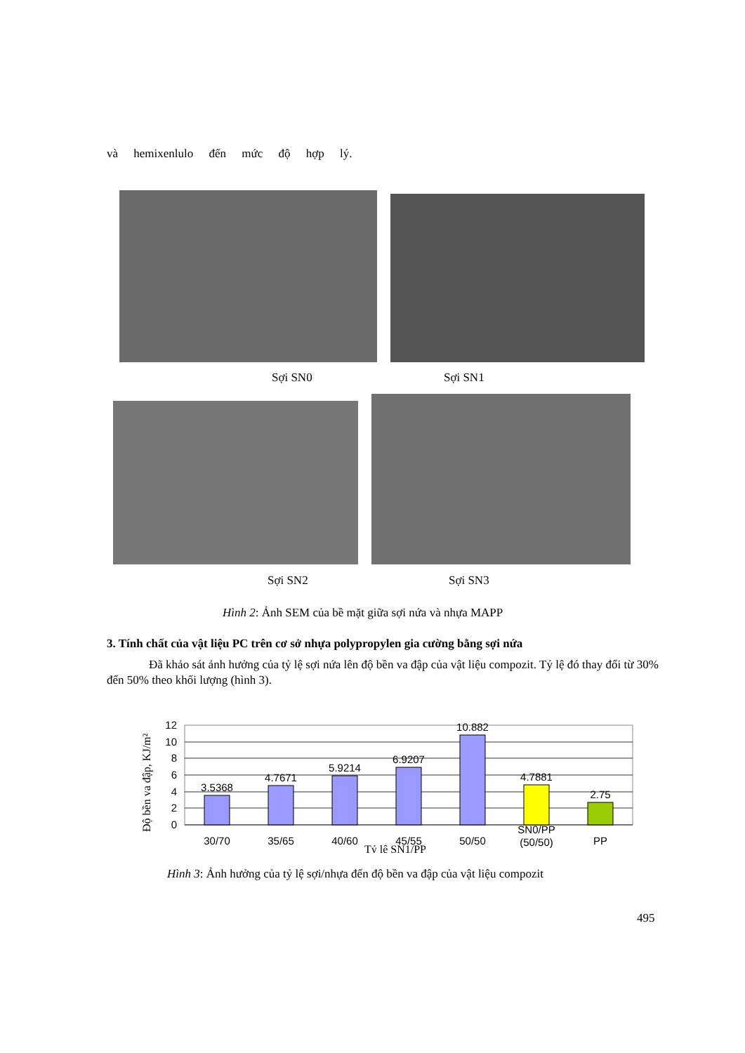và hemixenlulo đến mức độ hợp lý.
Sợi SN0 Sợi SN1
Sợi SN2 Sợi SN3
Hình 2: Ảnh SEM của bề mặt giữa sợi nứa và nhựa MAPP
3. Tính chất của vật liệu PC trên cơ sở nhựa polypropylen gia cường bằng sợi nứa
Đã khảo sát ảnh hưởng của tỷ lệ sợi nứa lên độ bền va đập của vật liệu compozit. Tỷ lệ đó thay đổi từ 30% đến 50% theo khối lượng (hình 3).
Độ bền va đập, KJ/m²
12
10
8
6
4
2
0
3.5368
4.7671
5.9214
6.9207
10.882
4.7881
2.75
30/70
35/65
40/60
45/55
50/50
SN0/PP
(50/50)
PP
Tỷ lệ SN1/PP
Hình 3: Ảnh hưởng của tỷ lệ sợi/nhựa đến độ bền va đập của vật liệu compozit
495